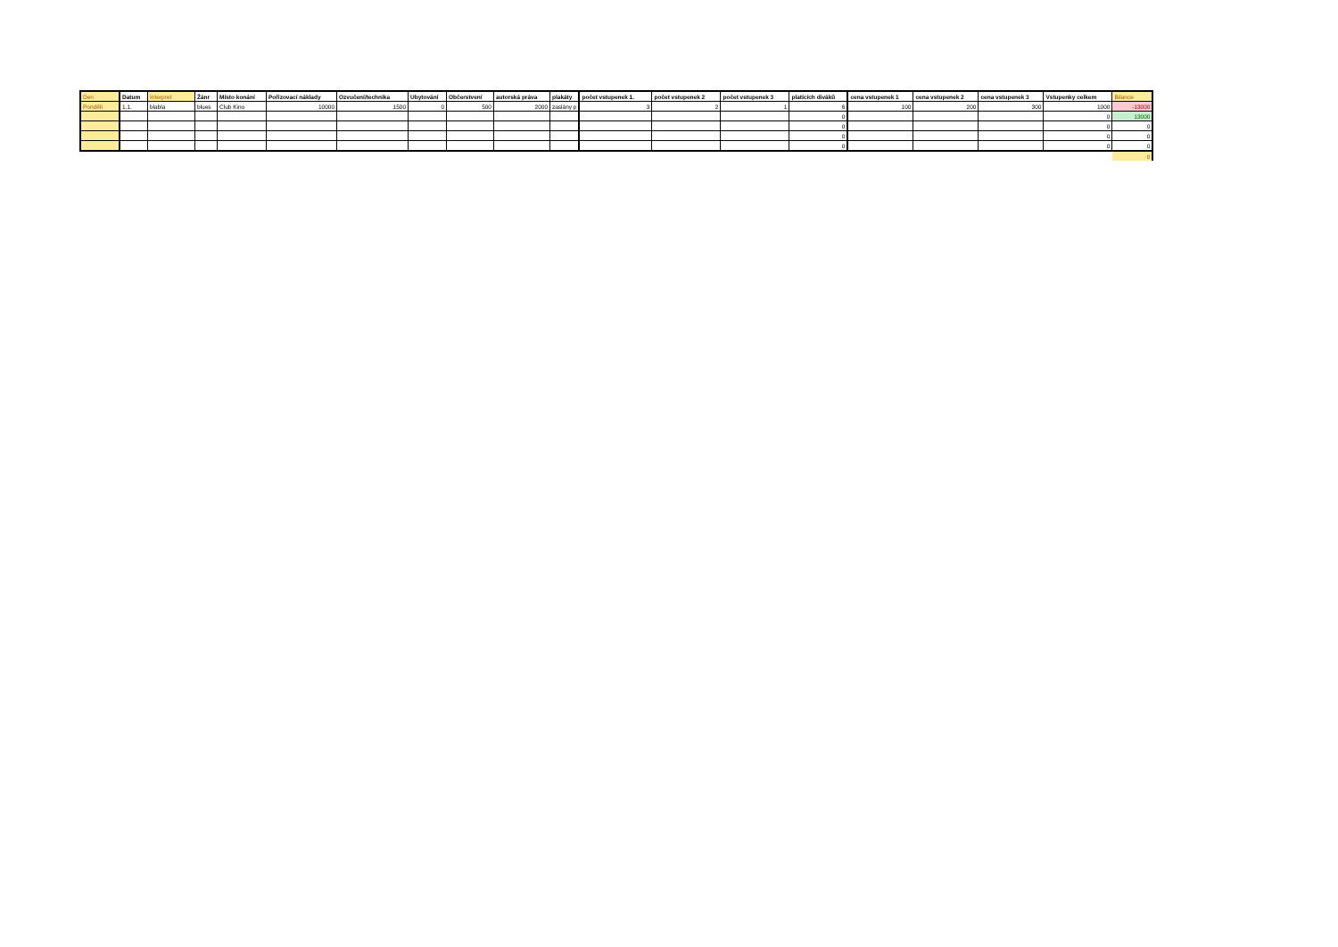| Den | Datum | Interpret | Žánr | Místo konání | Pořizovací náklady | Ozvučení/technika | Ubytování | Občerstvení | autorská práva | plakáty | počet vstupenek 1. | počet vstupenek 2 | počet vstupenek 3 | platících diváků | cena vstupenek 1 | cena vstupenek 2 | cena vstupenek 3 | Vstupenky celkem | Bilance |
| --- | --- | --- | --- | --- | --- | --- | --- | --- | --- | --- | --- | --- | --- | --- | --- | --- | --- | --- | --- |
| Pondělí | 1.1. | blabla | blues | Club Kino | 10000 | 1500 | 0 | 500 | 2000 | zaslány p | 3 | 2 | 1 | 6 | 100 | 200 | 300 | 1000 | -13000 |
| | | | | | | | | | | | | | | 0 | | | | 0 | 13000 |
| | | | | | | | | | | | | | | 0 | | | | 0 | 0 |
| | | | | | | | | | | | | | | 0 | | | | 0 | 0 |
| | | | | | | | | | | | | | | 0 | | | | 0 | 0 |
| | | | | | | | | | | | | | | | | | | | 0 |